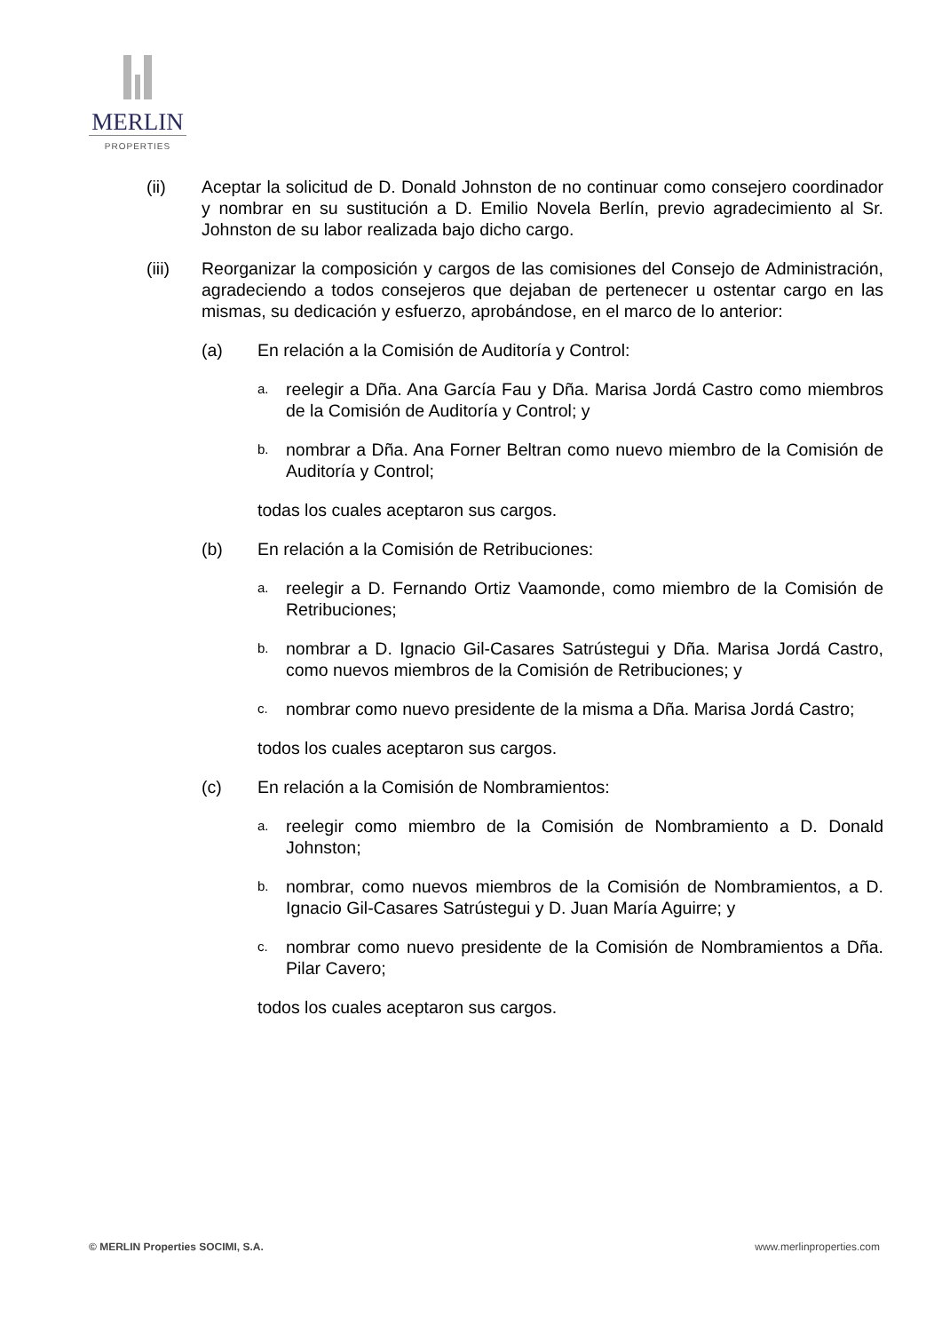MERLIN
PROPERTIES
(ii) Aceptar la solicitud de D. Donald Johnston de no continuar como consejero coordinador y nombrar en su sustitución a D. Emilio Novela Berlín, previo agradecimiento al Sr. Johnston de su labor realizada bajo dicho cargo.
(iii) Reorganizar la composición y cargos de las comisiones del Consejo de Administración, agradeciendo a todos consejeros que dejaban de pertenecer u ostentar cargo en las mismas, su dedicación y esfuerzo, aprobándose, en el marco de lo anterior:
(a) En relación a la Comisión de Auditoría y Control:
a.
reelegir a Dña. Ana García Fau y Dña. Marisa Jordá Castro como miembros de la Comisión de Auditoría y Control; y
b.
nombrar a Dña. Ana Forner Beltran como nuevo miembro de la Comisión de Auditoría y Control;
todas los cuales aceptaron sus cargos.
(b) En relación a la Comisión de Retribuciones:
a.
reelegir a D. Fernando Ortiz Vaamonde, como miembro de la Comisión de Retribuciones;
b.
nombrar a D. Ignacio Gil-Casares Satrústegui y Dña. Marisa Jordá Castro, como nuevos miembros de la Comisión de Retribuciones; y
c.
nombrar como nuevo presidente de la misma a Dña. Marisa Jordá Castro;
todos los cuales aceptaron sus cargos.
(c) En relación a la Comisión de Nombramientos:
a.
reelegir como miembro de la Comisión de Nombramiento a D. Donald Johnston;
b.
nombrar, como nuevos miembros de la Comisión de Nombramientos, a D. Ignacio Gil-Casares Satrústegui y D. Juan María Aguirre; y
c.
nombrar como nuevo presidente de la Comisión de Nombramientos a Dña. Pilar Cavero;
todos los cuales aceptaron sus cargos.
© MERLIN Properties SOCIMI, S.A.
www.merlinproperties.com